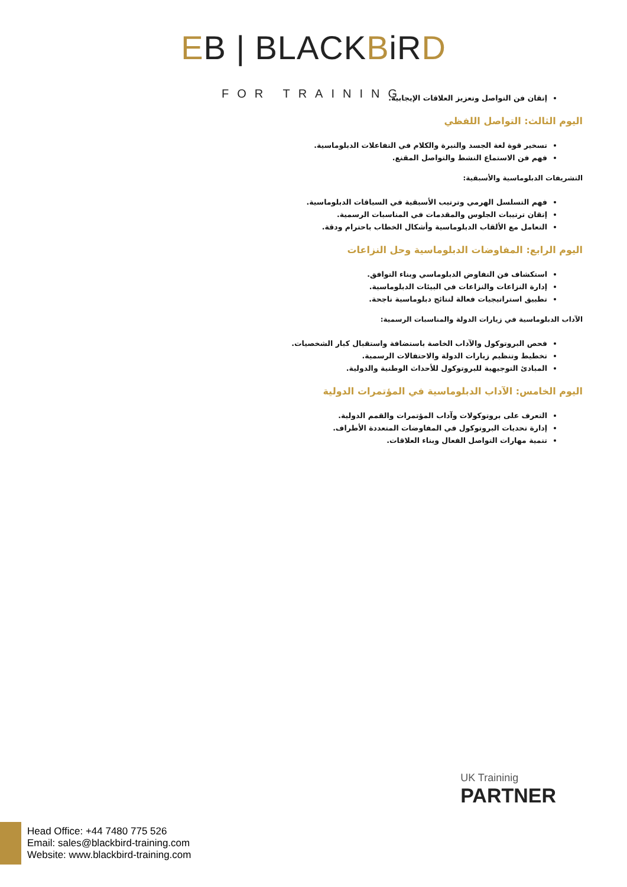EB | BLACKBiRD
FOR TRAINING
إتقان فن التواصل وتعزيز العلاقات الإيجابية.
اليوم الثالث: التواصل اللفظي
تسخير قوة لغة الجسد والنبرة والكلام في التفاعلات الدبلوماسية.
فهم فن الاستماع النشط والتواصل المقنع.
التشريفات الدبلوماسية والأسبقية:
فهم التسلسل الهرمي وترتيب الأسبقية في السياقات الدبلوماسية.
إتقان ترتيبات الجلوس والمقدمات في المناسبات الرسمية.
التعامل مع الألقاب الدبلوماسية وأشكال الخطاب باحترام ودقة.
اليوم الرابع: المفاوضات الدبلوماسية وحل النزاعات
استكشاف فن التفاوض الدبلوماسي وبناء التوافق.
إدارة النزاعات والنزاعات في البيئات الدبلوماسية.
تطبيق استراتيجيات فعالة لنتائج دبلوماسية ناجحة.
الآداب الدبلوماسية في زيارات الدولة والمناسبات الرسمية:
فحص البروتوكول والآداب الخاصة باستضافة واستقبال كبار الشخصيات.
تخطيط وتنظيم زيارات الدولة والاحتفالات الرسمية.
المبادئ التوجيهية للبروتوكول للأحداث الوطنية والدولية.
اليوم الخامس: الآداب الدبلوماسية في المؤتمرات الدولية
التعرف على بروتوكولات وآداب المؤتمرات والقمم الدولية.
إدارة تحديات البروتوكول في المفاوضات المتعددة الأطراف.
تنمية مهارات التواصل الفعال وبناء العلاقات.
UK Traininig
PARTNER
Head Office: +44 7480 775 526
Email: sales@blackbird-training.com
Website: www.blackbird-training.com